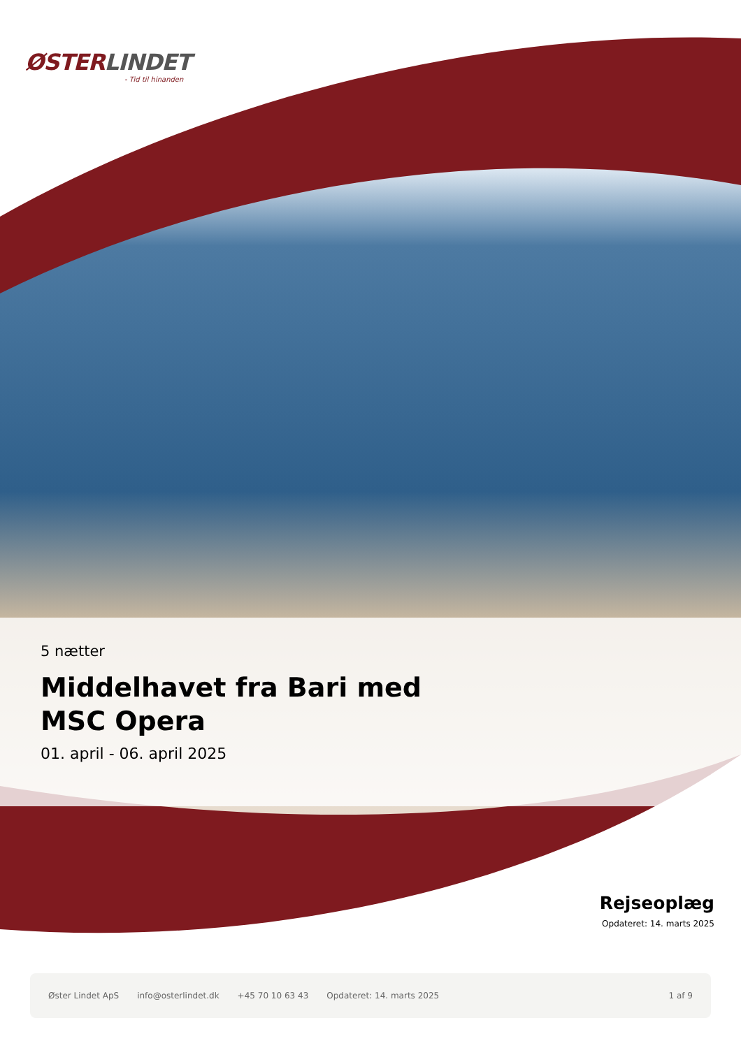ØSTERLINDET
- Tid til hinanden
5 nætter
Middelhavet fra Bari med
MSC Opera
01. april - 06. april 2025
Rejseoplæg
Opdateret: 14. marts 2025
Øster Lindet ApS info@osterlindet.dk +45 70 10 63 43 Opdateret: 14. marts 2025 1 af 9